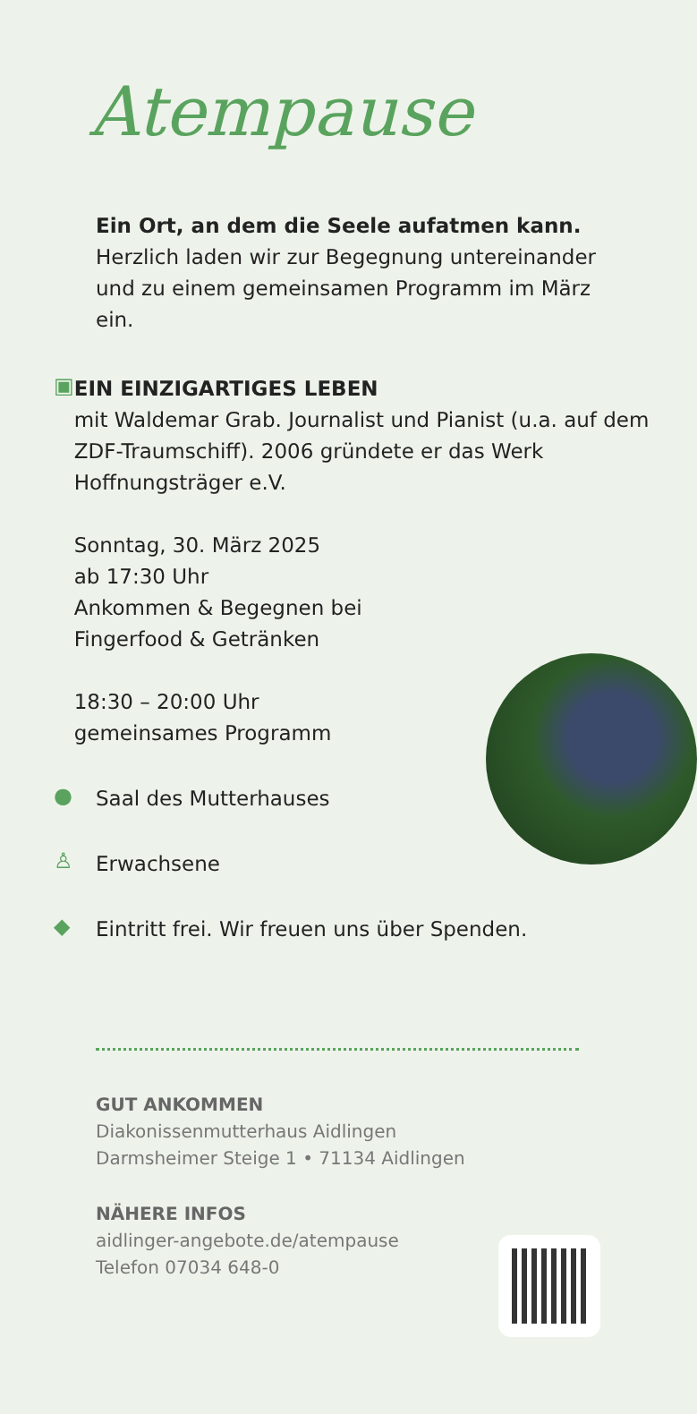Atempause
Ein Ort, an dem die Seele aufatmen kann.
Herzlich laden wir zur Begegnung untereinander und zu einem gemeinsamen Programm im März ein.
▣
EIN EINZIGARTIGES LEBEN
mit Waldemar Grab. Journalist und Pianist (u.a. auf dem ZDF-Traumschiff). 2006 gründete er das Werk Hoffnungsträger e.V.
Sonntag, 30. März 2025
ab 17:30 Uhr
Ankommen & Begegnen bei
Fingerfood & Getränken
18:30 – 20:00 Uhr
gemeinsames Programm
●
Saal des Mutterhauses
♙
Erwachsene
◆
Eintritt frei. Wir freuen uns über Spenden.
GUT ANKOMMEN
Diakonissenmutterhaus Aidlingen
Darmsheimer Steige 1 • 71134 Aidlingen
NÄHERE INFOS
aidlinger-angebote.de/atempause
Telefon 07034 648-0